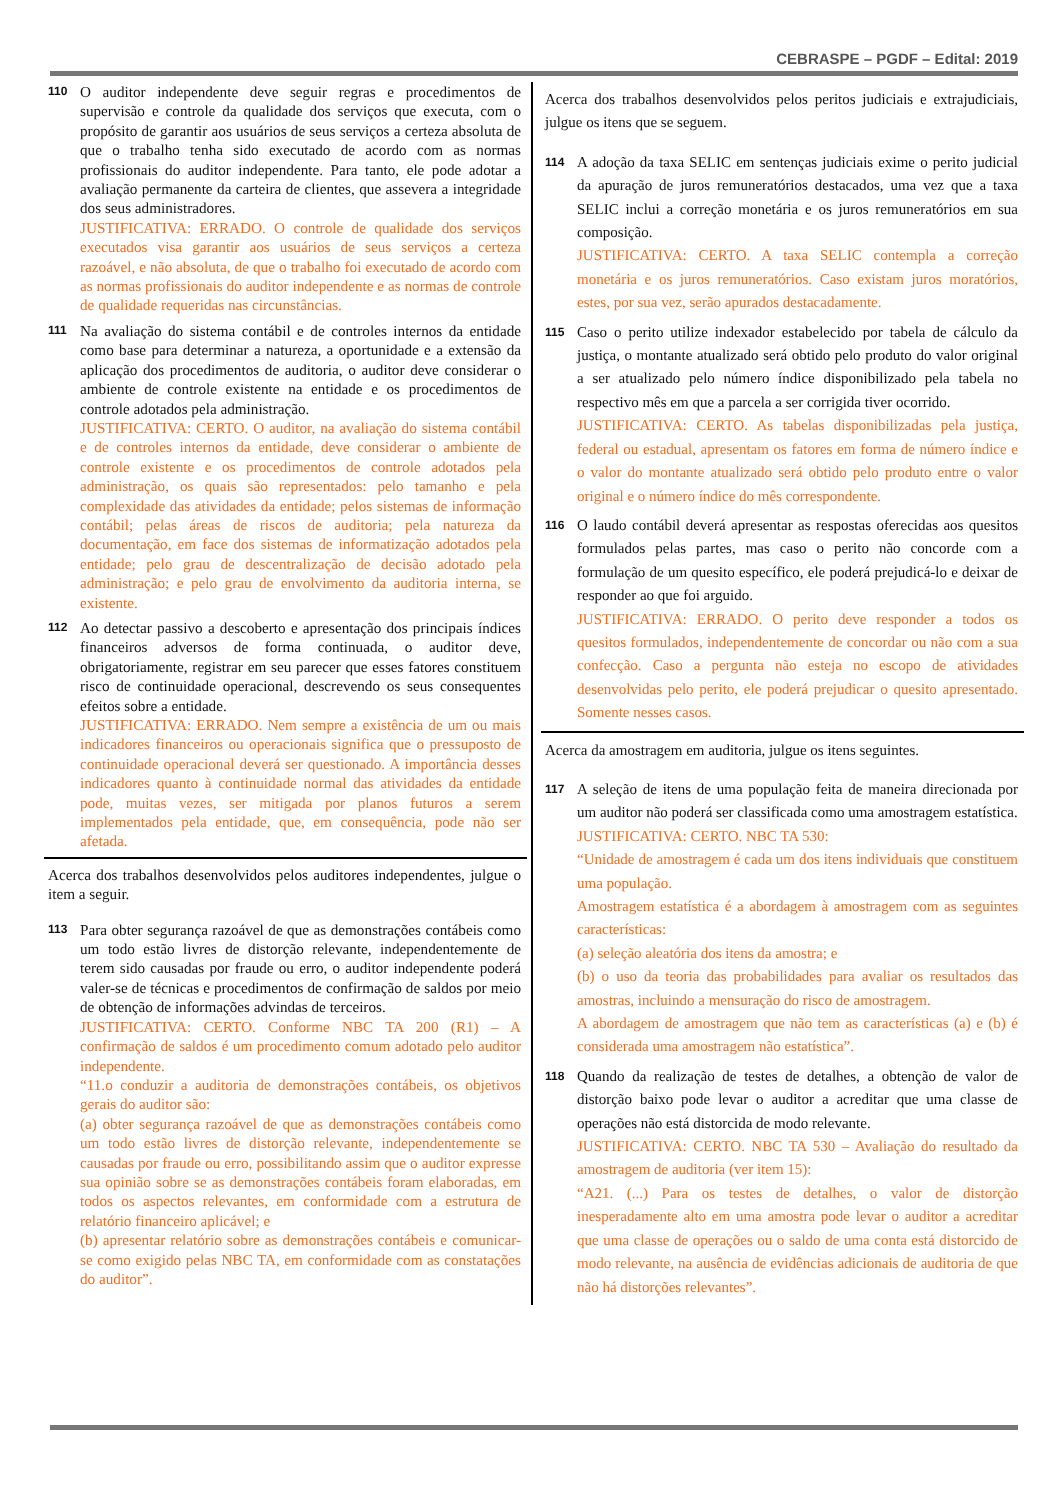CEBRASPE – PGDF – Edital: 2019
110
O auditor independente deve seguir regras e procedimentos de supervisão e controle da qualidade dos serviços que executa, com o propósito de garantir aos usuários de seus serviços a certeza absoluta de que o trabalho tenha sido executado de acordo com as normas profissionais do auditor independente. Para tanto, ele pode adotar a avaliação permanente da carteira de clientes, que assevera a integridade dos seus administradores.
JUSTIFICATIVA: ERRADO. O controle de qualidade dos serviços executados visa garantir aos usuários de seus serviços a certeza razoável, e não absoluta, de que o trabalho foi executado de acordo com as normas profissionais do auditor independente e as normas de controle de qualidade requeridas nas circunstâncias.
111
Na avaliação do sistema contábil e de controles internos da entidade como base para determinar a natureza, a oportunidade e a extensão da aplicação dos procedimentos de auditoria, o auditor deve considerar o ambiente de controle existente na entidade e os procedimentos de controle adotados pela administração.
JUSTIFICATIVA: CERTO. O auditor, na avaliação do sistema contábil e de controles internos da entidade, deve considerar o ambiente de controle existente e os procedimentos de controle adotados pela administração, os quais são representados: pelo tamanho e pela complexidade das atividades da entidade; pelos sistemas de informação contábil; pelas áreas de riscos de auditoria; pela natureza da documentação, em face dos sistemas de informatização adotados pela entidade; pelo grau de descentralização de decisão adotado pela administração; e pelo grau de envolvimento da auditoria interna, se existente.
112
Ao detectar passivo a descoberto e apresentação dos principais índices financeiros adversos de forma continuada, o auditor deve, obrigatoriamente, registrar em seu parecer que esses fatores constituem risco de continuidade operacional, descrevendo os seus consequentes efeitos sobre a entidade.
JUSTIFICATIVA: ERRADO. Nem sempre a existência de um ou mais indicadores financeiros ou operacionais significa que o pressuposto de continuidade operacional deverá ser questionado. A importância desses indicadores quanto à continuidade normal das atividades da entidade pode, muitas vezes, ser mitigada por planos futuros a serem implementados pela entidade, que, em consequência, pode não ser afetada.
Acerca dos trabalhos desenvolvidos pelos auditores independentes, julgue o item a seguir.
113
Para obter segurança razoável de que as demonstrações contábeis como um todo estão livres de distorção relevante, independentemente de terem sido causadas por fraude ou erro, o auditor independente poderá valer-se de técnicas e procedimentos de confirmação de saldos por meio de obtenção de informações advindas de terceiros.
JUSTIFICATIVA: CERTO. Conforme NBC TA 200 (R1) – A confirmação de saldos é um procedimento comum adotado pelo auditor independente.
“11.o conduzir a auditoria de demonstrações contábeis, os objetivos gerais do auditor são:
(a) obter segurança razoável de que as demonstrações contábeis como um todo estão livres de distorção relevante, independentemente se causadas por fraude ou erro, possibilitando assim que o auditor expresse sua opinião sobre se as demonstrações contábeis foram elaboradas, em todos os aspectos relevantes, em conformidade com a estrutura de relatório financeiro aplicável; e
(b) apresentar relatório sobre as demonstrações contábeis e comunicar-se como exigido pelas NBC TA, em conformidade com as constatações do auditor”.
Acerca dos trabalhos desenvolvidos pelos peritos judiciais e extrajudiciais, julgue os itens que se seguem.
114
A adoção da taxa SELIC em sentenças judiciais exime o perito judicial da apuração de juros remuneratórios destacados, uma vez que a taxa SELIC inclui a correção monetária e os juros remuneratórios em sua composição.
JUSTIFICATIVA: CERTO. A taxa SELIC contempla a correção monetária e os juros remuneratórios. Caso existam juros moratórios, estes, por sua vez, serão apurados destacadamente.
115
Caso o perito utilize indexador estabelecido por tabela de cálculo da justiça, o montante atualizado será obtido pelo produto do valor original a ser atualizado pelo número índice disponibilizado pela tabela no respectivo mês em que a parcela a ser corrigida tiver ocorrido.
JUSTIFICATIVA: CERTO. As tabelas disponibilizadas pela justiça, federal ou estadual, apresentam os fatores em forma de número índice e o valor do montante atualizado será obtido pelo produto entre o valor original e o número índice do mês correspondente.
116
O laudo contábil deverá apresentar as respostas oferecidas aos quesitos formulados pelas partes, mas caso o perito não concorde com a formulação de um quesito específico, ele poderá prejudicá-lo e deixar de responder ao que foi arguido.
JUSTIFICATIVA: ERRADO. O perito deve responder a todos os quesitos formulados, independentemente de concordar ou não com a sua confecção. Caso a pergunta não esteja no escopo de atividades desenvolvidas pelo perito, ele poderá prejudicar o quesito apresentado. Somente nesses casos.
Acerca da amostragem em auditoria, julgue os itens seguintes.
117
A seleção de itens de uma população feita de maneira direcionada por um auditor não poderá ser classificada como uma amostragem estatística.
JUSTIFICATIVA: CERTO. NBC TA 530:
“Unidade de amostragem é cada um dos itens individuais que constituem uma população.
Amostragem estatística é a abordagem à amostragem com as seguintes características:
(a) seleção aleatória dos itens da amostra; e
(b) o uso da teoria das probabilidades para avaliar os resultados das amostras, incluindo a mensuração do risco de amostragem.
A abordagem de amostragem que não tem as características (a) e (b) é considerada uma amostragem não estatística”.
118
Quando da realização de testes de detalhes, a obtenção de valor de distorção baixo pode levar o auditor a acreditar que uma classe de operações não está distorcida de modo relevante.
JUSTIFICATIVA: CERTO. NBC TA 530 – Avaliação do resultado da amostragem de auditoria (ver item 15):
“A21. (...) Para os testes de detalhes, o valor de distorção inesperadamente alto em uma amostra pode levar o auditor a acreditar que uma classe de operações ou o saldo de uma conta está distorcido de modo relevante, na ausência de evidências adicionais de auditoria de que não há distorções relevantes”.